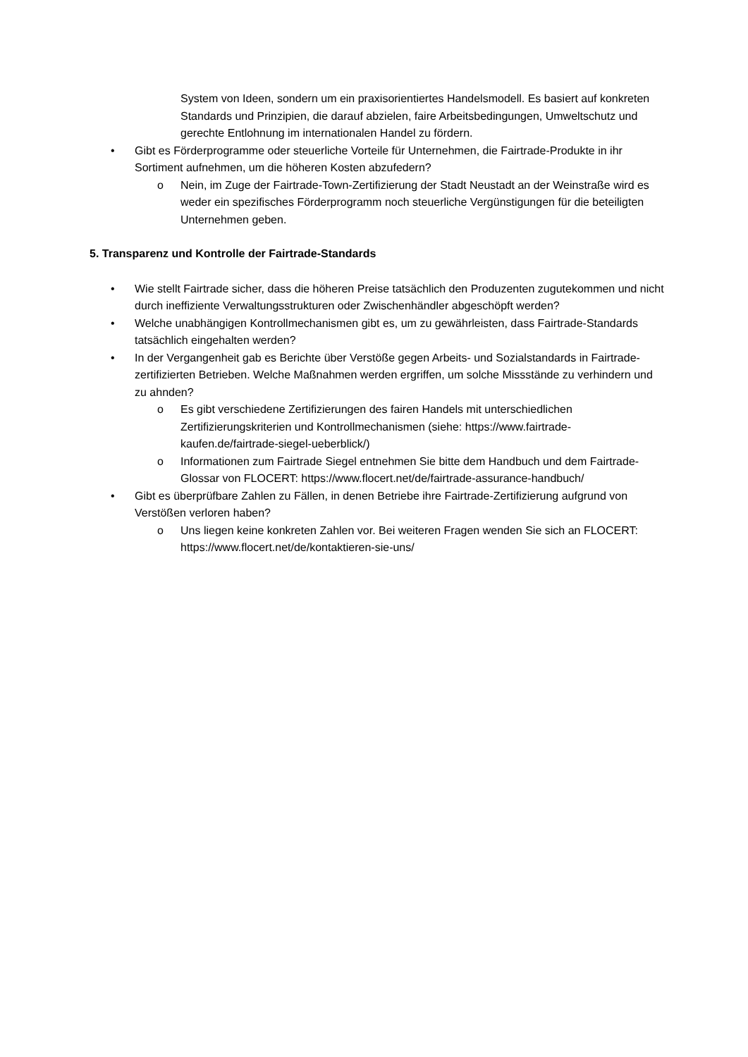System von Ideen, sondern um ein praxisorientiertes Handelsmodell. Es basiert auf konkreten Standards und Prinzipien, die darauf abzielen, faire Arbeitsbedingungen, Umweltschutz und gerechte Entlohnung im internationalen Handel zu fördern.
• Gibt es Förderprogramme oder steuerliche Vorteile für Unternehmen, die Fairtrade-Produkte in ihr Sortiment aufnehmen, um die höheren Kosten abzufedern?
o Nein, im Zuge der Fairtrade-Town-Zertifizierung der Stadt Neustadt an der Weinstraße wird es weder ein spezifisches Förderprogramm noch steuerliche Vergünstigungen für die beteiligten Unternehmen geben.
5. Transparenz und Kontrolle der Fairtrade-Standards
• Wie stellt Fairtrade sicher, dass die höheren Preise tatsächlich den Produzenten zugutekommen und nicht durch ineffiziente Verwaltungsstrukturen oder Zwischenhändler abgeschöpft werden?
• Welche unabhängigen Kontrollmechanismen gibt es, um zu gewährleisten, dass Fairtrade-Standards tatsächlich eingehalten werden?
• In der Vergangenheit gab es Berichte über Verstöße gegen Arbeits- und Sozialstandards in Fairtrade-zertifizierten Betrieben. Welche Maßnahmen werden ergriffen, um solche Missstände zu verhindern und zu ahnden?
o Es gibt verschiedene Zertifizierungen des fairen Handels mit unterschiedlichen Zertifizierungskriterien und Kontrollmechanismen (siehe: https://www.fairtrade-kaufen.de/fairtrade-siegel-ueberblick/)
o Informationen zum Fairtrade Siegel entnehmen Sie bitte dem Handbuch und dem Fairtrade-Glossar von FLOCERT: https://www.flocert.net/de/fairtrade-assurance-handbuch/
• Gibt es überprüfbare Zahlen zu Fällen, in denen Betriebe ihre Fairtrade-Zertifizierung aufgrund von Verstößen verloren haben?
o Uns liegen keine konkreten Zahlen vor. Bei weiteren Fragen wenden Sie sich an FLOCERT: https://www.flocert.net/de/kontaktieren-sie-uns/